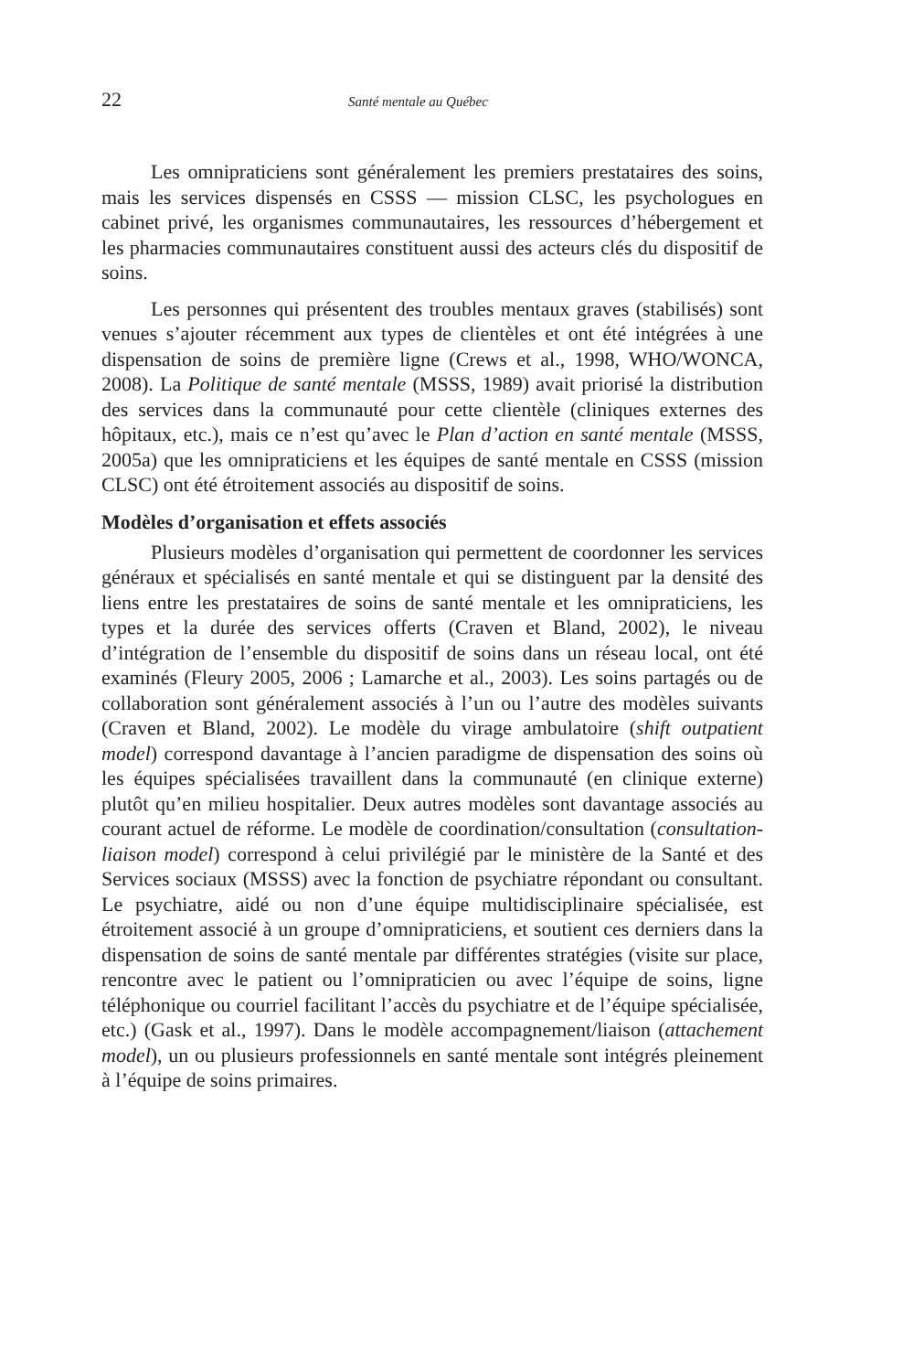22 Santé mentale au Québec
Les omnipraticiens sont généralement les premiers prestataires des soins, mais les services dispensés en CSSS — mission CLSC, les psychologues en cabinet privé, les organismes communautaires, les ressources d’hébergement et les pharmacies communautaires constituent aussi des acteurs clés du dispositif de soins.
Les personnes qui présentent des troubles mentaux graves (stabilisés) sont venues s’ajouter récemment aux types de clientèles et ont été intégrées à une dispensation de soins de première ligne (Crews et al., 1998, WHO/WONCA, 2008). La Politique de santé mentale (MSSS, 1989) avait priorisé la distribution des services dans la communauté pour cette clientèle (cliniques externes des hôpitaux, etc.), mais ce n’est qu’avec le Plan d’action en santé mentale (MSSS, 2005a) que les omnipraticiens et les équipes de santé mentale en CSSS (mission CLSC) ont été étroitement associés au dispositif de soins.
Modèles d’organisation et effets associés
Plusieurs modèles d’organisation qui permettent de coordonner les services généraux et spécialisés en santé mentale et qui se distinguent par la densité des liens entre les prestataires de soins de santé mentale et les omnipraticiens, les types et la durée des services offerts (Craven et Bland, 2002), le niveau d’intégration de l’ensemble du dispositif de soins dans un réseau local, ont été examinés (Fleury 2005, 2006 ; Lamarche et al., 2003). Les soins partagés ou de collaboration sont généralement associés à l’un ou l’autre des modèles suivants (Craven et Bland, 2002). Le modèle du virage ambulatoire (shift outpatient model) correspond davantage à l’ancien paradigme de dispensation des soins où les équipes spécialisées travaillent dans la communauté (en clinique externe) plutôt qu’en milieu hospitalier. Deux autres modèles sont davantage associés au courant actuel de réforme. Le modèle de coordination/consultation (consultation-liaison model) correspond à celui privilégié par le ministère de la Santé et des Services sociaux (MSSS) avec la fonction de psychiatre répondant ou consultant. Le psychiatre, aidé ou non d’une équipe multidisciplinaire spécialisée, est étroitement associé à un groupe d’omnipraticiens, et soutient ces derniers dans la dispensation de soins de santé mentale par différentes stratégies (visite sur place, rencontre avec le patient ou l’omnipraticien ou avec l’équipe de soins, ligne téléphonique ou courriel facilitant l’accès du psychiatre et de l’équipe spécialisée, etc.) (Gask et al., 1997). Dans le modèle accompagnement/liaison (attachement model), un ou plusieurs professionnels en santé mentale sont intégrés pleinement à l’équipe de soins primaires.